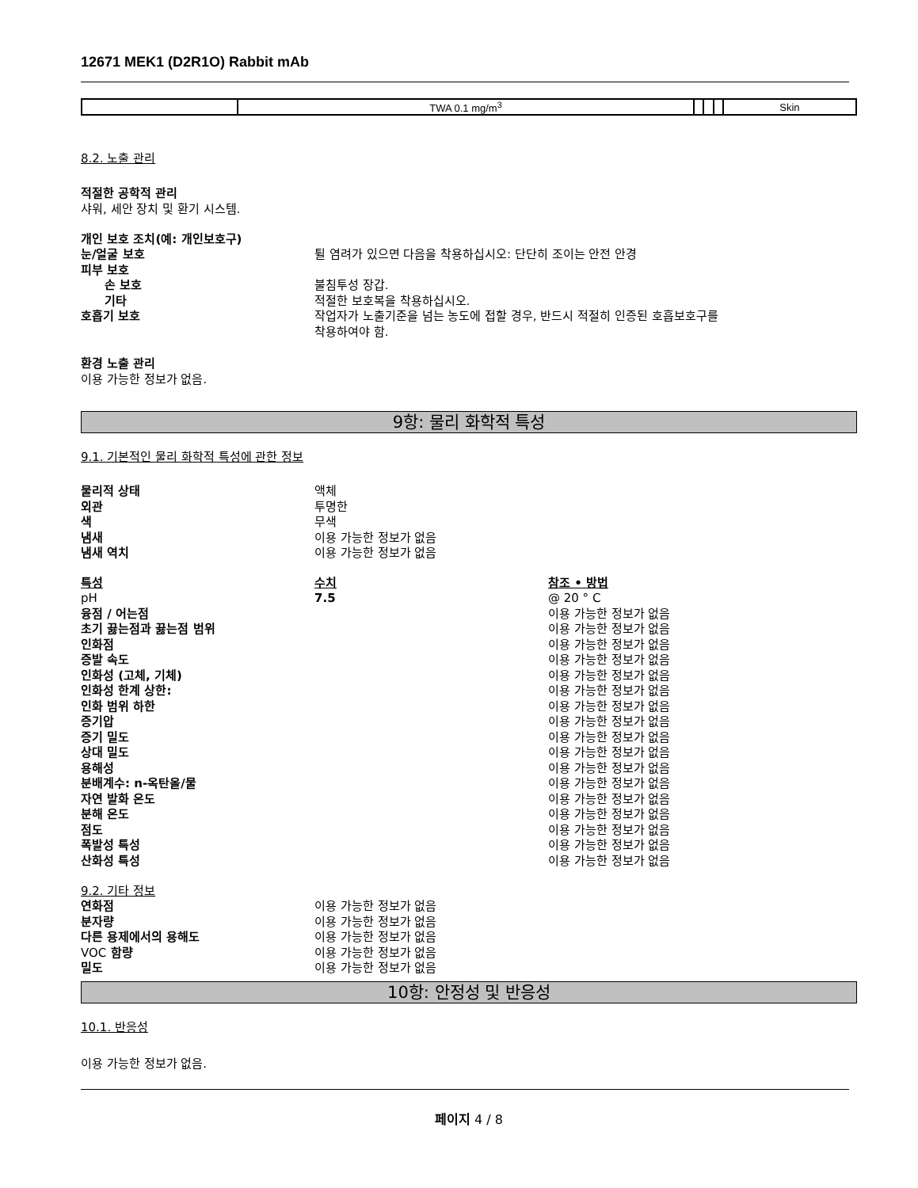12671 MEK1 (D2R1O) Rabbit mAb
| | TWA 0.1 mg/m<sup>3</sup> | | | | Skin |
8.2. 노출 관리
적절한 공학적 관리
샤워, 세안 장치 및 환기 시스템.
개인 보호 조치(예: 개인보호구)
눈/얼굴 보호 튈 염려가 있으면 다음을 착용하십시오: 단단히 조이는 안전 안경
피부 보호
손 보호 불침투성 장갑.
기타 적절한 보호복을 착용하십시오.
호흡기 보호 작업자가 노출기준을 넘는 농도에 접할 경우, 반드시 적절히 인증된 호흡보호구를
착용하여야 함.
환경 노출 관리
이용 가능한 정보가 없음.
9항: 물리 화학적 특성
9.1. 기본적인 물리 화학적 특성에 관한 정보
물리적 상태 액체
외관 투명한
색 무색
냄새 이용 가능한 정보가 없음
냄새 역치 이용 가능한 정보가 없음
특성 수치 참조 • 방법
pH 7.5 @ 20 ° C
융점 / 어는점 이용 가능한 정보가 없음
초기 끓는점과 끓는점 범위 이용 가능한 정보가 없음
인화점 이용 가능한 정보가 없음
증발 속도 이용 가능한 정보가 없음
인화성 (고체, 기체) 이용 가능한 정보가 없음
인화성 한계 상한: 이용 가능한 정보가 없음
인화 범위 하한 이용 가능한 정보가 없음
증기압 이용 가능한 정보가 없음
증기 밀도 이용 가능한 정보가 없음
상대 밀도 이용 가능한 정보가 없음
용해성 이용 가능한 정보가 없음
분배계수: n-옥탄올/물 이용 가능한 정보가 없음
자연 발화 온도 이용 가능한 정보가 없음
분해 온도 이용 가능한 정보가 없음
점도 이용 가능한 정보가 없음
폭발성 특성 이용 가능한 정보가 없음
산화성 특성 이용 가능한 정보가 없음
9.2. 기타 정보
연화점 이용 가능한 정보가 없음
분자량 이용 가능한 정보가 없음
다른 용제에서의 용해도 이용 가능한 정보가 없음
VOC 함량 이용 가능한 정보가 없음
밀도 이용 가능한 정보가 없음
10항: 안정성 및 반응성
10.1. 반응성
이용 가능한 정보가 없음.
페이지 4 / 8